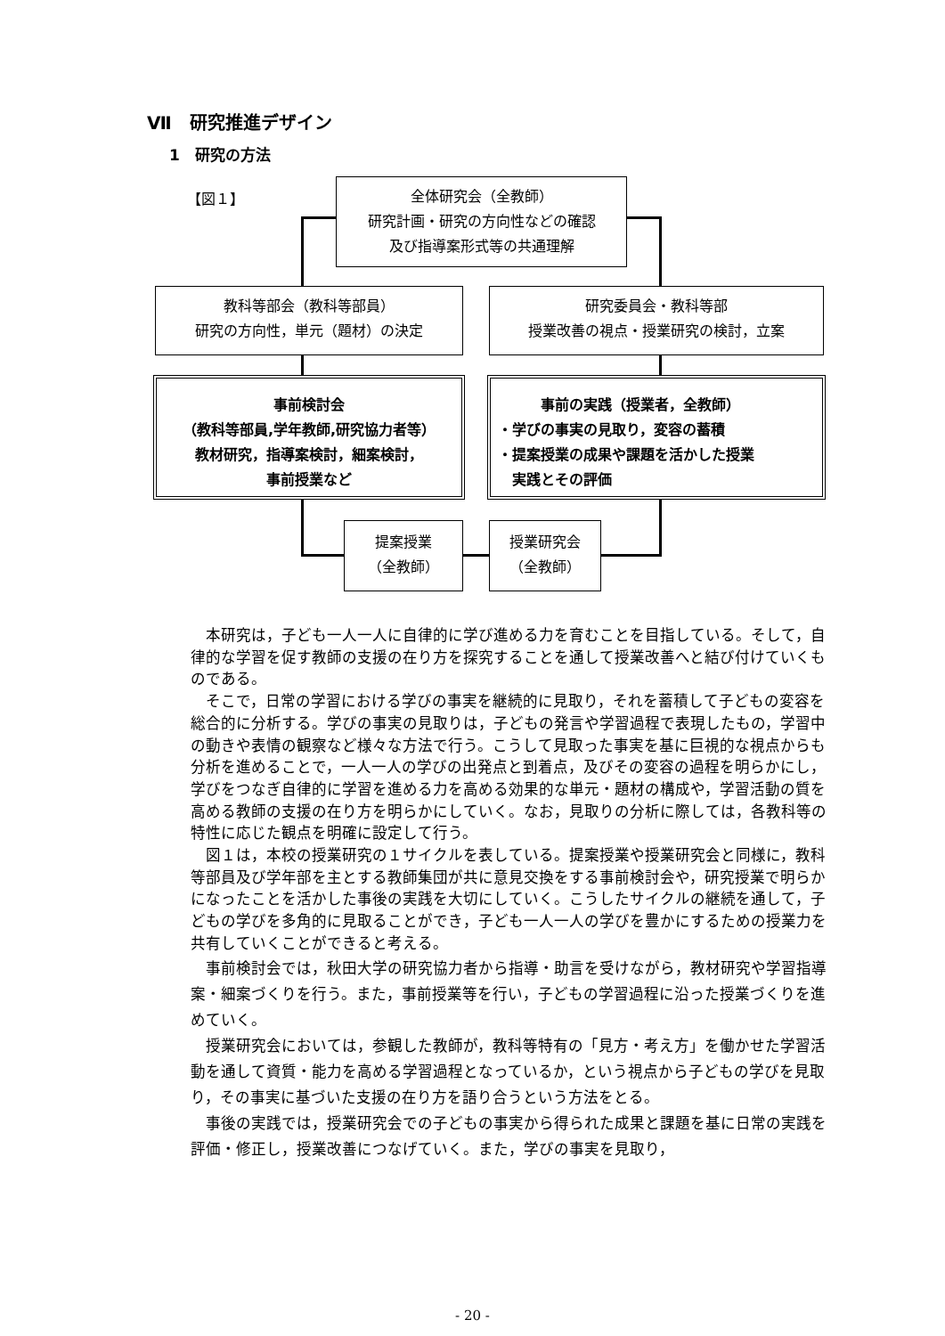Ⅶ　研究推進デザイン
1　研究の方法
【図１】
全体研究会（全教師）
研究計画・研究の方向性などの確認
及び指導案形式等の共通理解
教科等部会（教科等部員）
研究の方向性，単元（題材）の決定
研究委員会・教科等部
授業改善の視点・授業研究の検討，立案
事前検討会
（教科等部員,学年教師,研究協力者等）
教材研究，指導案検討，細案検討，
事前授業など
　　　事前の実践（授業者，全教師）
・学びの事実の見取り，変容の蓄積
・提案授業の成果や課題を活かした授業
　実践とその評価
提案授業
（全教師）
授業研究会
（全教師）
本研究は，子ども一人一人に自律的に学び進める力を育むことを目指している。そして，自律的な学習を促す教師の支援の在り方を探究することを通して授業改善へと結び付けていくものである。
そこで，日常の学習における学びの事実を継続的に見取り，それを蓄積して子どもの変容を総合的に分析する。学びの事実の見取りは，子どもの発言や学習過程で表現したもの，学習中の動きや表情の観察など様々な方法で行う。こうして見取った事実を基に巨視的な視点からも分析を進めることで，一人一人の学びの出発点と到着点，及びその変容の過程を明らかにし，学びをつなぎ自律的に学習を進める力を高める効果的な単元・題材の構成や，学習活動の質を高める教師の支援の在り方を明らかにしていく。なお，見取りの分析に際しては，各教科等の特性に応じた観点を明確に設定して行う。
図１は，本校の授業研究の１サイクルを表している。提案授業や授業研究会と同様に，教科等部員及び学年部を主とする教師集団が共に意見交換をする事前検討会や，研究授業で明らかになったことを活かした事後の実践を大切にしていく。こうしたサイクルの継続を通して，子どもの学びを多角的に見取ることができ，子ども一人一人の学びを豊かにするための授業力を共有していくことができると考える。
事前検討会では，秋田大学の研究協力者から指導・助言を受けながら，教材研究や学習指導案・細案づくりを行う。また，事前授業等を行い，子どもの学習過程に沿った授業づくりを進めていく。
授業研究会においては，参観した教師が，教科等特有の「見方・考え方」を働かせた学習活動を通して資質・能力を高める学習過程となっているか，という視点から子どもの学びを見取り，その事実に基づいた支援の在り方を語り合うという方法をとる。
事後の実践では，授業研究会での子どもの事実から得られた成果と課題を基に日常の実践を評価・修正し，授業改善につなげていく。また，学びの事実を見取り，
- 20 -